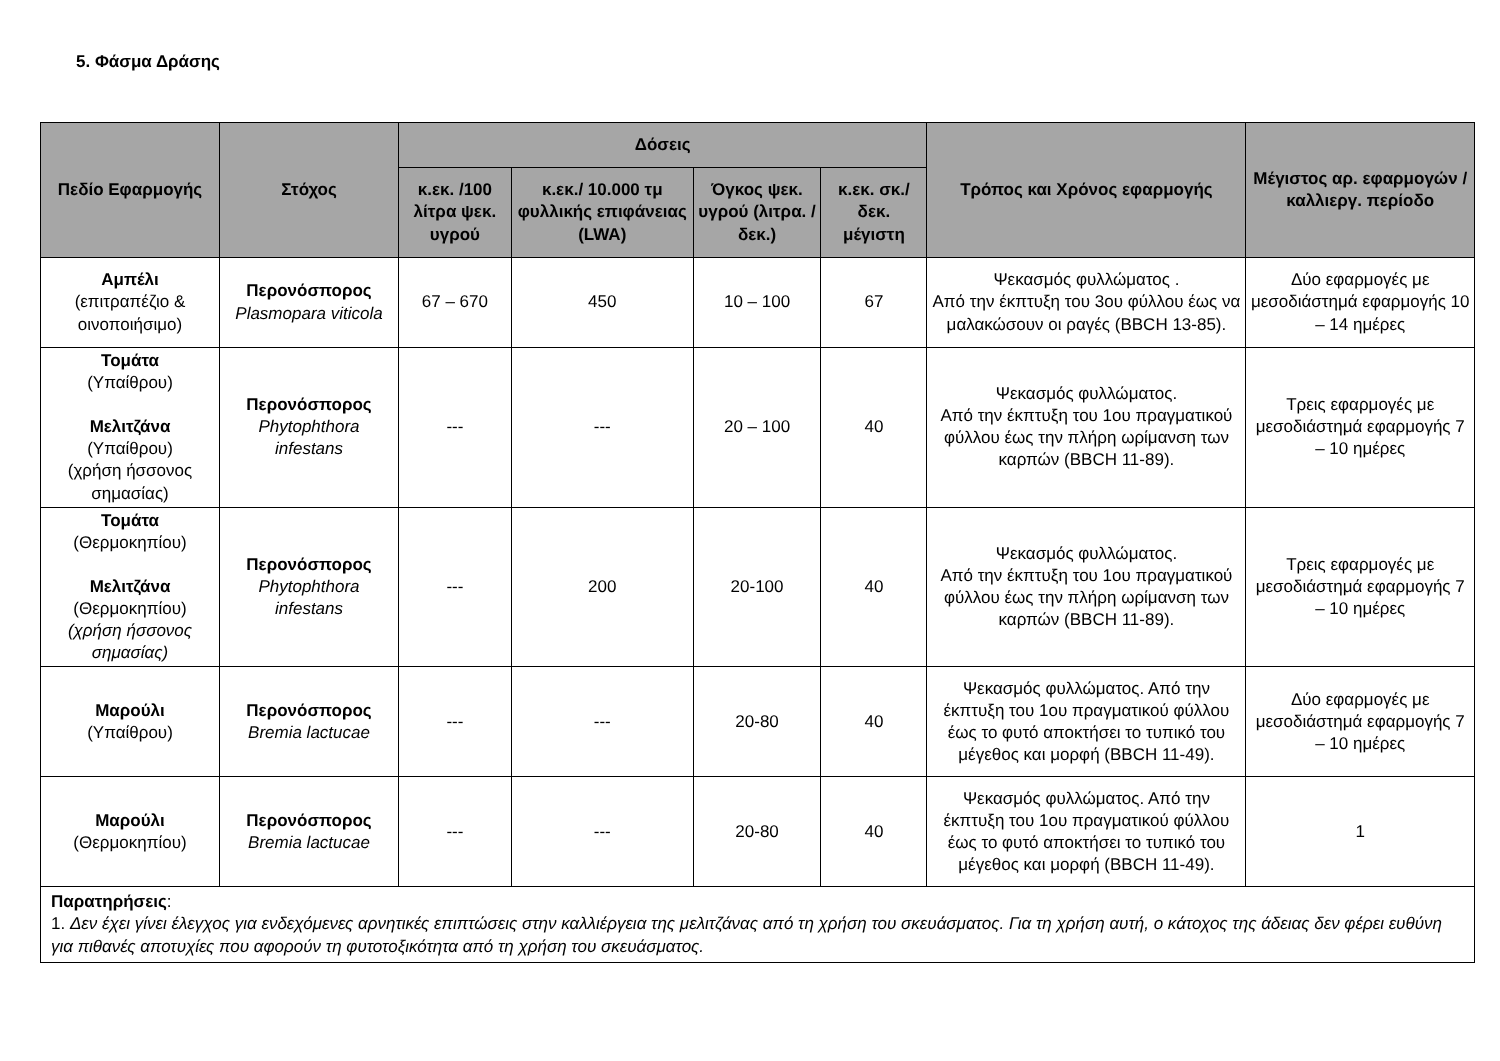5. Φάσμα Δράσης
| Πεδίο Εφαρμογής | Στόχος | Δόσεις | | | | Τρόπος και Χρόνος εφαρμογής | Μέγιστος αρ. εφαρμογών / καλλιεργ. περίοδο |
| --- | --- | --- | --- | --- | --- | --- | --- |
| | | κ.εκ. /100 λίτρα ψεκ. υγρού | κ.εκ./ 10.000 τμ φυλλικής επιφάνειας (LWA) | Όγκος ψεκ. υγρού (λιτρα. / δεκ.) | κ.εκ. σκ./δεκ. μέγιστη | | |
| Αμπέλι (επιτραπέζιο & οινοποιήσιμο) | Περονόσπορος Plasmopara viticola | 67 – 670 | 450 | 10 – 100 | 67 | Ψεκασμός φυλλώματος . Από την έκπτυξη του 3ου φύλλου έως να μαλακώσουν οι ραγές (BBCH 13-85). | Δύο εφαρμογές με μεσοδιάστημά εφαρμογής 10 – 14 ημέρες |
| Τομάτα (Υπαίθρου) Μελιτζάνα (Υπαίθρου) (χρήση ήσσονος σημασίας) | Περονόσπορος Phytophthora infestans | --- | --- | 20 – 100 | 40 | Ψεκασμός φυλλώματος. Από την έκπτυξη του 1ου πραγματικού φύλλου έως την πλήρη ωρίμανση των καρπών (BBCH 11-89). | Τρεις εφαρμογές με μεσοδιάστημά εφαρμογής 7 – 10 ημέρες |
| Τομάτα (Θερμοκηπίου) Μελιτζάνα (Θερμοκηπίου) (χρήση ήσσονος σημασίας) | Περονόσπορος Phytophthora infestans | --- | 200 | 20-100 | 40 | Ψεκασμός φυλλώματος. Από την έκπτυξη του 1ου πραγματικού φύλλου έως την πλήρη ωρίμανση των καρπών (BBCH 11-89). | Τρεις εφαρμογές με μεσοδιάστημά εφαρμογής 7 – 10 ημέρες |
| Μαρούλι (Υπαίθρου) | Περονόσπορος Bremia lactucae | --- | --- | 20-80 | 40 | Ψεκασμός φυλλώματος. Από την έκπτυξη του 1ου πραγματικού φύλλου έως το φυτό αποκτήσει το τυπικό του μέγεθος και μορφή (BBCH 11-49). | Δύο εφαρμογές με μεσοδιάστημά εφαρμογής 7 – 10 ημέρες |
| Μαρούλι (Θερμοκηπίου) | Περονόσπορος Bremia lactucae | --- | --- | 20-80 | 40 | Ψεκασμός φυλλώματος. Από την έκπτυξη του 1ου πραγματικού φύλλου έως το φυτό αποκτήσει το τυπικό του μέγεθος και μορφή (BBCH 11-49). | 1 |
| Παρατηρήσεις : 1. Δεν έχει γίνει έλεγχος για ενδεχόμενες αρνητικές επιπτώσεις στην καλλιέργεια της μελιτζάνας από τη χρήση του σκευάσματος. Για τη χρήση αυτή, ο κάτοχος της άδειας δεν φέρει ευθύνη για πιθανές αποτυχίες που αφορούν τη φυτοτοξικότητα από τη χρήση του σκευάσματος. | | | | | | | |